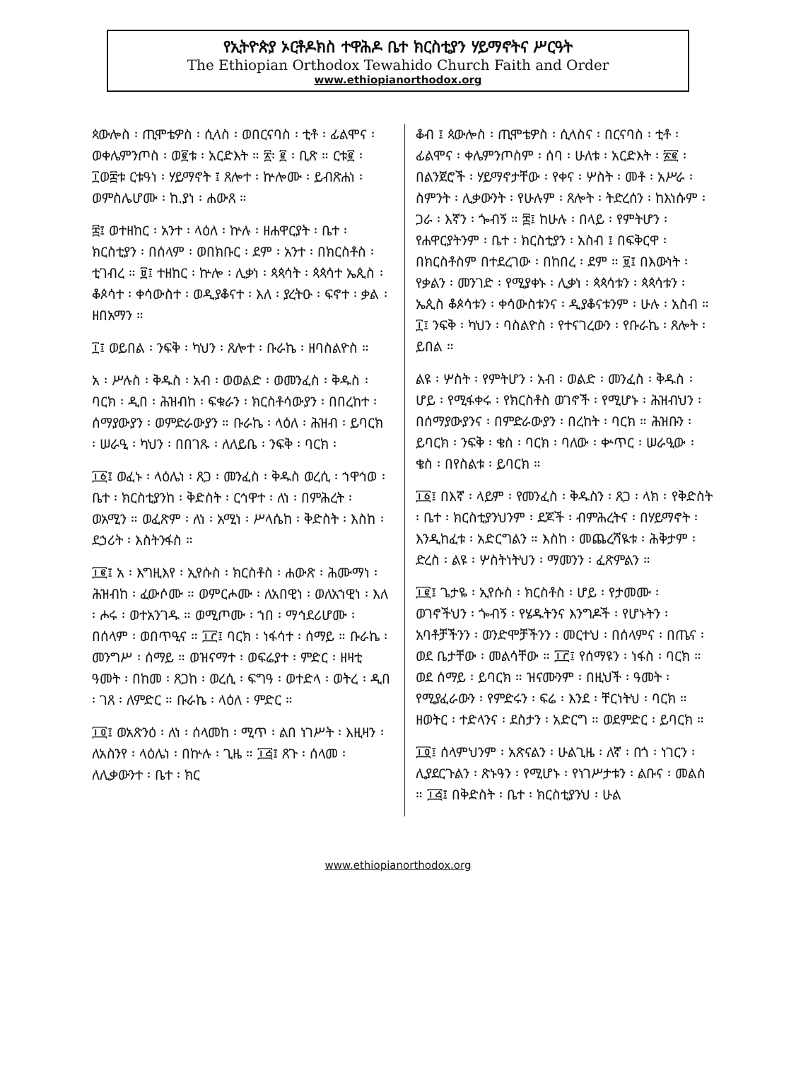የኢትዮጵያ ኦርቶዶክስ ተዋሕዶ ቤተ ክርስቲያን ሃይማኖትና ሥርዓት
The Ethiopian Orthodox Tewahido Church Faith and Order
www.ethiopianorthodox.org
ጳውሎስ ፡ ጢሞቴዎስ ፡ ሲላስ ፡ ወበርናባስ ፡ ቲቶ ፡ ፊልሞና ፡ ወቀሌምንጦስ ፡ ወ፪ቱ ፡ አርድእት ። ፳፡ ፪ ፡ ቢጽ ። ርቱ፪ ፡ ፲ወ፰ቱ ርቱዓነ ፡ ሃይማኖት ፤ ጸሎተ ፡ ኵሎሙ ፡ ይብጽሐነ ፡ ወምስሌሆሙ ፡ ከ.ያነ ፡ ሐውጸ ።
፰፤ ወተዘከር ፡ አንተ ፡ ላዕለ ፡ ኵሉ ፡ ዘሐዋርያት ፡ ቤተ ፡ ክርስቲያን ፡ በሰላም ፡ ወበክቡር ፡ ደም ፡ አንተ ፡ በክርስቶስ ፡ ቲገብረ ። ፱፤ ተዘከር ፡ ኵሎ ፡ ሊቃነ ፡ ጳጳሳት ፡ ጳጳሳተ ኤጲስ ፡ ቆጶሳተ ፡ ቀሳውስተ ፡ ወዲያቆናተ ፡ እለ ፡ ያረትዑ ፡ ፍኖተ ፡ ቃል ፡ ዘበአማን ።
፲፤ ወይበል ፡ ንፍቅ ፡ ካህን ፡ ጸሎተ ፡ ቡራኬ ፡ ዘባስልዮስ ።
አ ፡ ሥሉስ ፡ ቅዱስ ፡ አብ ፡ ወወልድ ፡ ወመንፈስ ፡ ቅዱስ ፡ ባርክ ፡ ዲበ ፡ ሕዝብከ ፡ ፍቁራን ፡ ክርስቶሳውያን ፡ በበረከተ ፡ ሰማያውያን ፡ ወምድራውያን ። ቡራኬ ፡ ላዕለ ፡ ሕዝብ ፡ ይባርክ ፡ ሠራዒ ፡ ካህን ፡ በበገጹ ፡ ለለይቤ ፡ ንፍቅ ፡ ባርክ ፡
፲፩፤ ወፈኑ ፡ ላዕሌነ ፡ ጸጋ ፡ መንፈስ ፡ ቅዱስ ወረሲ ፡ ኀዋኅወ ፡ ቤተ ፡ ክርስቲያንከ ፡ ቅድስት ፡ ርኅዋተ ፡ ለነ ፡ በምሕረት ፡ ወአሚን ። ወፈጽም ፡ ለነ ፡ አሚነ ፡ ሥላሴከ ፡ ቅድስት ፡ እስከ ፡ ደኃሪት ፡ እስትንፋስ ።
፲፪፤ አ ፡ እግዚእየ ፡ ኢየሱስ ፡ ክርስቶስ ፡ ሐውጽ ፡ ሕሙማነ ፡ ሕዝብከ ፡ ፈውሶሙ ። ወምርሖሙ ፡ ለአበዊነ ፡ ወለአኀዊነ ፡ እለ ፡ ሖሩ ፡ ወተአንገዱ ። ወሚጦሙ ፡ ኀበ ፡ ማኅደሪሆሙ ፡ በሰላም ፡ ወበጥዒና ። ፲፫፤ ባርክ ፡ ነፋሳተ ፡ ሰማይ ። ቡራኬ ፡ መንግሥ ፡ ሰማይ ። ወዝናማተ ፡ ወፍሬያተ ፡ ምድር ፡ ዘዛቲ ዓመት ፡ በከመ ፡ ጸጋከ ፡ ወረሲ ፡ ፍግዓ ፡ ወተድላ ፡ ወትረ ፡ ዲበ ፡ ገጸ ፡ ለምድር ። ቡራኬ ፡ ላዕለ ፡ ምድር ።
፲፬፤ ወአጽንዕ ፡ ለነ ፡ ሰላመከ ፡ ሚጥ ፡ ልበ ነገሥት ፡ እዚዛን ፡ ለአስንየ ፡ ላዕሌነ ፡ በኵሉ ፡ ጊዜ ። ፲፭፤ ጸጉ ፡ ሰላመ ፡ ለሊቃውንተ ፡ ቤተ ፡ ክር
ቆብ ፤ ጳውሎስ ፡ ጢሞቴዎስ ፡ ሲላስና ፡ በርናባስ ፡ ቲቶ ፡ ፊልሞና ፡ ቀሌምንጦስም ፡ ሰባ ፡ ሁለቱ ፡ አርድእት ፡ ፳፪ ፡ በልንጀሮች ፡ ሃይማኖታቸው ፡ የቀና ፡ ሦስት ፡ መቶ ፡ አሥራ ፡ ስምንት ፡ ሊቃውንት ፡ የሁሉም ፡ ጸሎት ፡ ትድረሰን ፡ ከእነሱም ፡ ጋራ ፡ እኛን ፡ ጐብኝ ። ፰፤ ከሁሉ ፡ በላይ ፡ የምትሆን ፡ የሐዋርያትንም ፡ ቤተ ፡ ክርስቲያን ፡ አስብ ፤ በፍቅርዋ ፡ በክርስቶስም በተደረገው ፡ በከበረ ፡ ደም ። ፱፤ በእውነት ፡ የቃልን ፡ መንገድ ፡ የሚያቀኑ ፡ ሊቃነ ፡ ጳጳሳቱን ፡ ጳጳሳቱን ፡ ኤጲስ ቆጶሳቱን ፡ ቀሳውስቱንና ፡ ዲያቆናቱንም ፡ ሁሉ ፡ አስብ ። ፲፤ ንፍቅ ፡ ካህን ፡ ባስልዮስ ፡ የተናገረውን ፡ የቡራኬ ፡ ጸሎት ፡ ይበል ።
ልዩ ፡ ሦስት ፡ የምትሆን ፡ አብ ፡ ወልድ ፡ መንፈስ ፡ ቅዱስ ፡ ሆይ ፡ የሚፋቀሩ ፡ የክርስቶስ ወገኖች ፡ የሚሆኑ ፡ ሕዝብህን ፡ በሰማያውያንና ፡ በምድራውያን ፡ በረከት ፡ ባርክ ። ሕዝቡን ፡ ይባርክ ፡ ንፍቅ ፡ ቄስ ፡ ባርክ ፡ ባለው ፡ ቍጥር ፡ ሠራዒው ፡ ቄስ ፡ በየስልቱ ፡ ይባርክ ።
፲፩፤ በእኛ ፡ ላይም ፡ የመንፈስ ፡ ቅዱስን ፡ ጸጋ ፡ ላክ ፡ የቅድስት ፡ ቤተ ፡ ክርስቲያንህንም ፡ ደጆች ፡ ብምሕረትና ፡ በሃይማኖት ፡ እንዲከፈቱ ፡ አድርግልን ። እስከ ፡ መጨረሻዪቱ ፡ ሕቅታም ፡ ድረስ ፡ ልዩ ፡ ሦስትነትህን ፡ ማመንን ፡ ፈጽምልን ።
፲፪፤ ጌታዬ ፡ ኢየሱስ ፡ ክርስቶስ ፡ ሆይ ፡ የታመሙ ፡ ወገኖችህን ፡ ጐብኝ ፡ የሄዱትንና እንግዶች ፡ የሆኑትን ፡ አባቶቻችንን ፡ ወንድሞቻችንን ፡ መርተህ ፡ በሰላምና ፡ በጤና ፡ ወደ ቤታቸው ፡ መልሳቸው ። ፲፫፤ የሰማዩን ፡ ነፋስ ፡ ባርክ ። ወደ ሰማይ ፡ ይባርክ ። ዝናሙንም ፡ በዚህች ፡ ዓመት ፡ የሚያፈራውን ፡ የምድሩን ፡ ፍሬ ፡ እንደ ፡ ቸርነትህ ፡ ባርክ ። ዘወትር ፡ ተድላንና ፡ ደስታን ፡ አድርግ ። ወደምድር ፡ ይባርክ ።
፲፬፤ ሰላምህንም ፡ አጽናልን ፡ ሁልጊዜ ፡ ለኛ ፡ በጎ ፡ ነገርን ፡ ሊያደርጉልን ፡ ጽኑዓን ፡ የሚሆኑ ፡ የነገሥታቱን ፡ ልቡና ፡ መልስ ። ፲፭፤ በቅድስት ፡ ቤተ ፡ ክርስቲያንህ ፡ ሁል
www.ethiopianorthodox.org